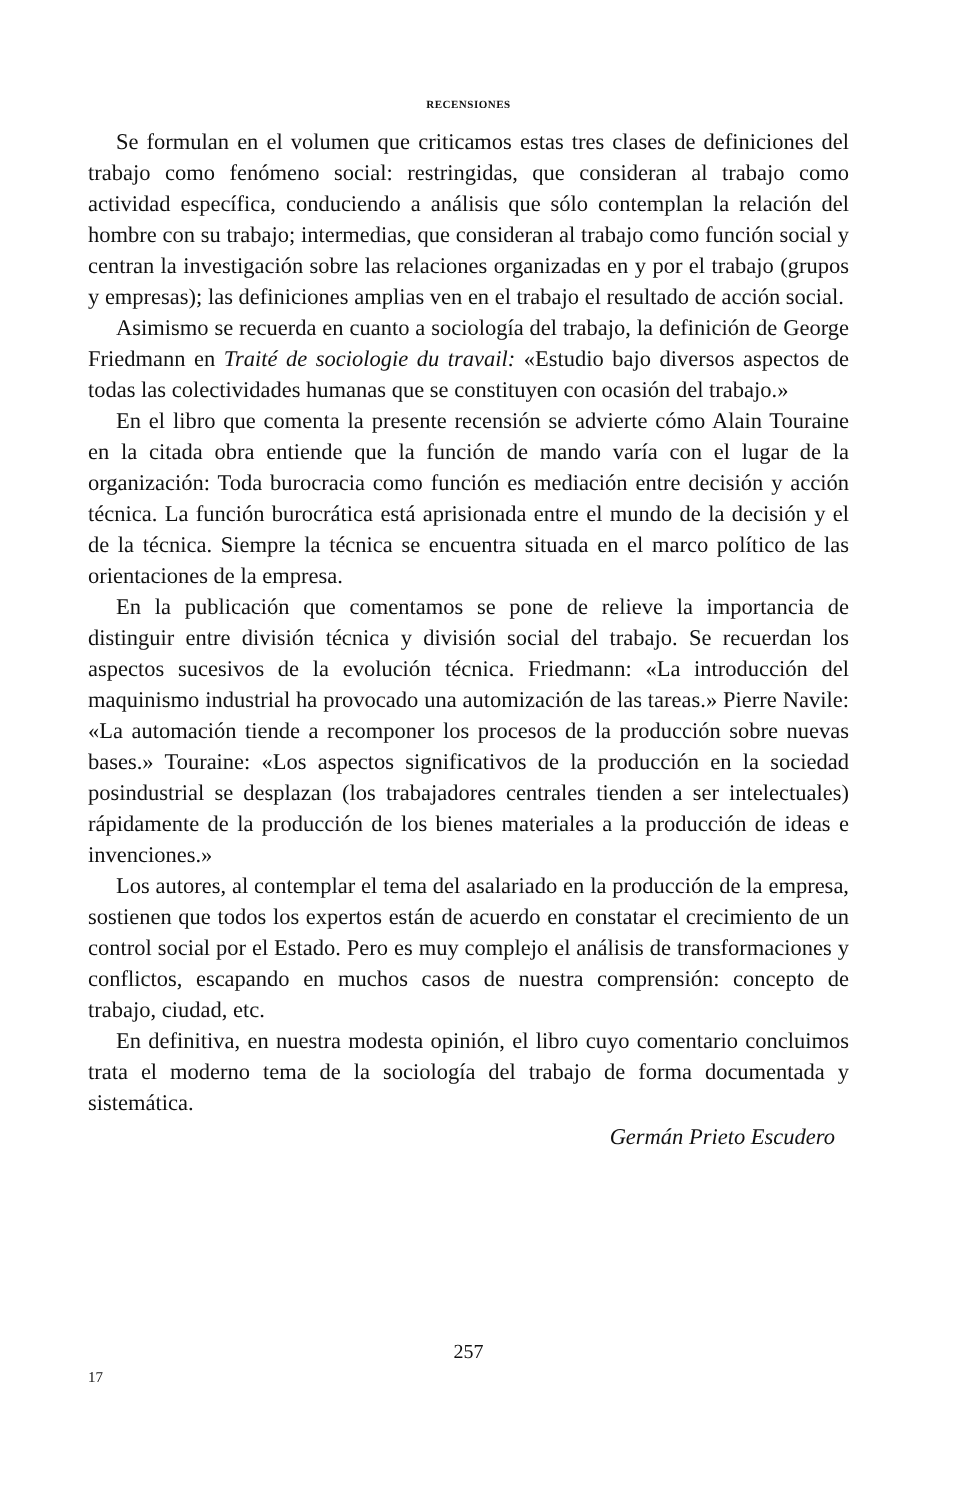RECENSIONES
Se formulan en el volumen que criticamos estas tres clases de definiciones del trabajo como fenómeno social: restringidas, que consideran al trabajo como actividad específica, conduciendo a análisis que sólo contemplan la relación del hombre con su trabajo; intermedias, que consideran al trabajo como función social y centran la investigación sobre las relaciones organizadas en y por el trabajo (grupos y empresas); las definiciones amplias ven en el trabajo el resultado de acción social.
Asimismo se recuerda en cuanto a sociología del trabajo, la definición de George Friedmann en Traité de sociologie du travail: «Estudio bajo diversos aspectos de todas las colectividades humanas que se constituyen con ocasión del trabajo.»
En el libro que comenta la presente recensión se advierte cómo Alain Touraine en la citada obra entiende que la función de mando varía con el lugar de la organización: Toda burocracia como función es mediación entre decisión y acción técnica. La función burocrática está aprisionada entre el mundo de la decisión y el de la técnica. Siempre la técnica se encuentra situada en el marco político de las orientaciones de la empresa.
En la publicación que comentamos se pone de relieve la importancia de distinguir entre división técnica y división social del trabajo. Se recuerdan los aspectos sucesivos de la evolución técnica. Friedmann: «La introducción del maquinismo industrial ha provocado una automización de las tareas.» Pierre Navile: «La automación tiende a recomponer los procesos de la producción sobre nuevas bases.» Touraine: «Los aspectos significativos de la producción en la sociedad posindustrial se desplazan (los trabajadores centrales tienden a ser intelectuales) rápidamente de la producción de los bienes materiales a la producción de ideas e invenciones.»
Los autores, al contemplar el tema del asalariado en la producción de la empresa, sostienen que todos los expertos están de acuerdo en constatar el crecimiento de un control social por el Estado. Pero es muy complejo el análisis de transformaciones y conflictos, escapando en muchos casos de nuestra comprensión: concepto de trabajo, ciudad, etc.
En definitiva, en nuestra modesta opinión, el libro cuyo comentario concluimos trata el moderno tema de la sociología del trabajo de forma documentada y sistemática.
Germán Prieto Escudero
257
17